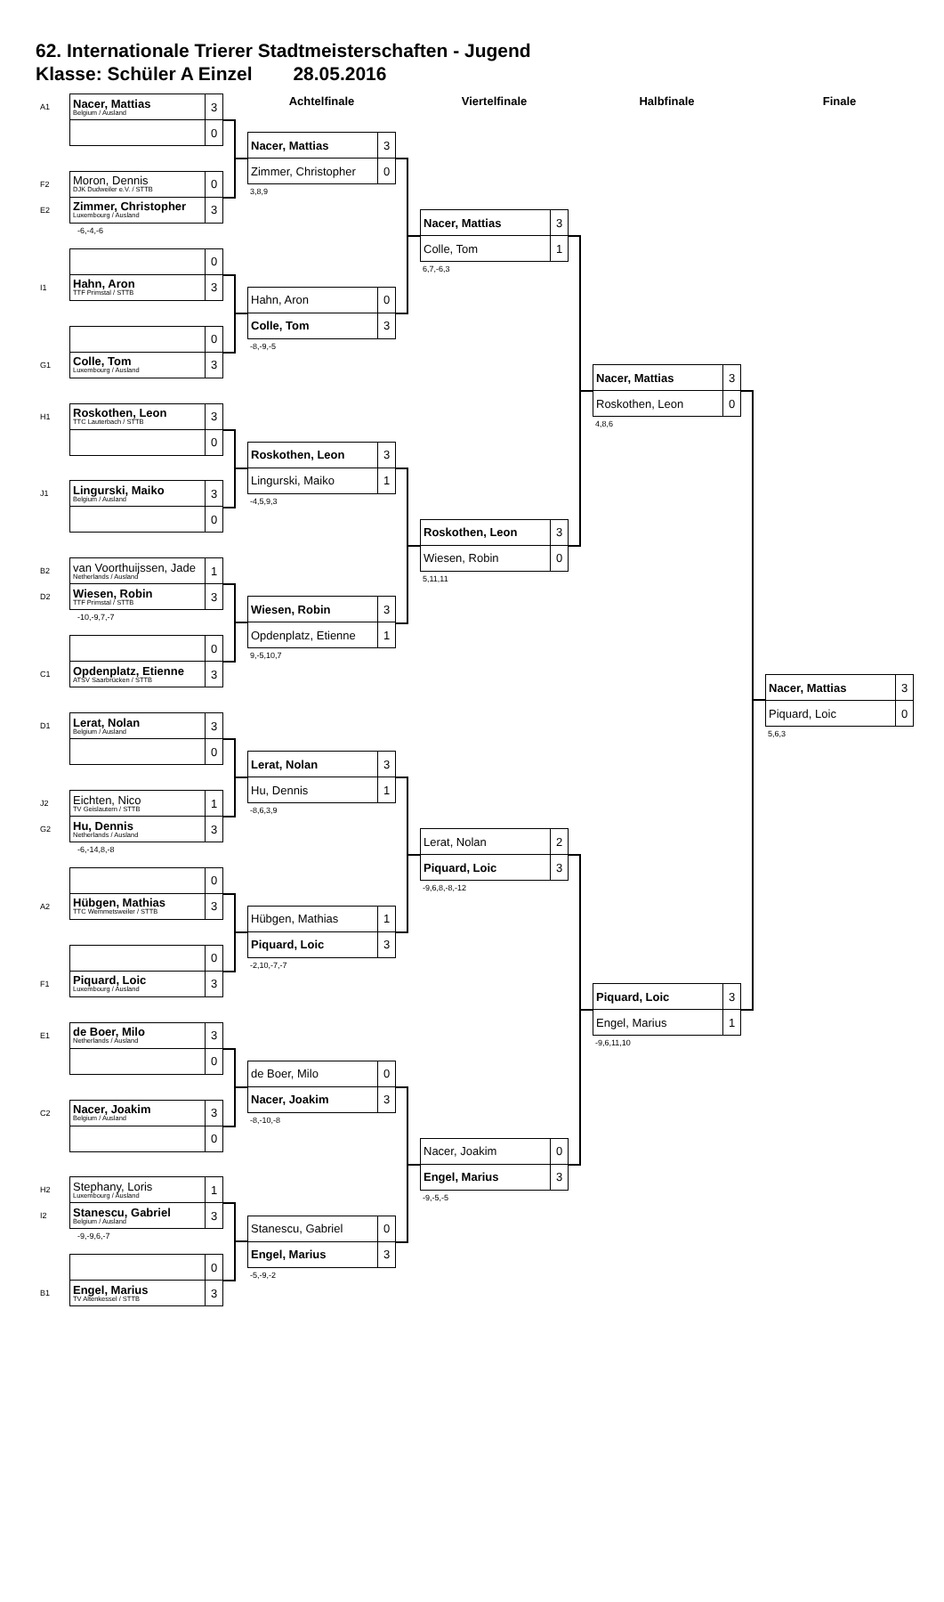62. Internationale Trierer Stadtmeisterschaften - Jugend
Klasse: Schüler A Einzel 28.05.2016
| A1 | Nacer, Mattias Belgium / Ausland | 3 |
| | | 0 |
| F2 | Moron, Dennis DJK Dudweiler e.V. / STTB | 0 |
| E2 | Zimmer, Christopher Luxembourg / Ausland | 3 |
-6,-4,-6
| | | 0 |
| I1 | Hahn, Aron TTF Primstal / STTB | 3 |
| | | 0 |
| G1 | Colle, Tom Luxembourg / Ausland | 3 |
| H1 | Roskothen, Leon TTC Lauterbach / STTB | 3 |
| | | 0 |
| J1 | Lingurski, Maiko Belgium / Ausland | 3 |
| | | 0 |
| B2 | van Voorthuijssen, Jade Netherlands / Ausland | 1 |
| D2 | Wiesen, Robin TTF Primstal / STTB | 3 |
-10,-9,7,-7
| | | 0 |
| C1 | Opdenplatz, Etienne ATSV Saarbrücken / STTB | 3 |
| D1 | Lerat, Nolan Belgium / Ausland | 3 |
| | | 0 |
| J2 | Eichten, Nico TV Geislautern / STTB | 1 |
| G2 | Hu, Dennis Netherlands / Ausland | 3 |
-6,-14,8,-8
| | | 0 |
| A2 | Hübgen, Mathias TTC Wemmetsweiler / STTB | 3 |
| | | 0 |
| F1 | Piquard, Loic Luxembourg / Ausland | 3 |
| E1 | de Boer, Milo Netherlands / Ausland | 3 |
| | | 0 |
| C2 | Nacer, Joakim Belgium / Ausland | 3 |
| | | 0 |
| H2 | Stephany, Loris Luxembourg / Ausland | 1 |
| I2 | Stanescu, Gabriel Belgium / Ausland | 3 |
-9,-9,6,-7
| | | 0 |
| B1 | Engel, Marius TV Altenkessel / STTB | 3 |
Achtelfinale
| Nacer, Mattias | 3 |
| Zimmer, Christopher | 0 |
3,8,9
| Hahn, Aron | 0 |
| Colle, Tom | 3 |
-8,-9,-5
| Roskothen, Leon | 3 |
| Lingurski, Maiko | 1 |
-4,5,9,3
| Wiesen, Robin | 3 |
| Opdenplatz, Etienne | 1 |
9,-5,10,7
| Lerat, Nolan | 3 |
| Hu, Dennis | 1 |
-8,6,3,9
| Hübgen, Mathias | 1 |
| Piquard, Loic | 3 |
-2,10,-7,-7
| de Boer, Milo | 0 |
| Nacer, Joakim | 3 |
-8,-10,-8
| Stanescu, Gabriel | 0 |
| Engel, Marius | 3 |
-5,-9,-2
Viertelfinale
| Nacer, Mattias | 3 |
| Colle, Tom | 1 |
6,7,-6,3
| Roskothen, Leon | 3 |
| Wiesen, Robin | 0 |
5,11,11
| Lerat, Nolan | 2 |
| Piquard, Loic | 3 |
-9,6,8,-8,-12
| Nacer, Joakim | 0 |
| Engel, Marius | 3 |
-9,-5,-5
Halbfinale
| Nacer, Mattias | 3 |
| Roskothen, Leon | 0 |
4,8,6
| Piquard, Loic | 3 |
| Engel, Marius | 1 |
-9,6,11,10
Finale
| Nacer, Mattias | 3 |
| Piquard, Loic | 0 |
5,6,3